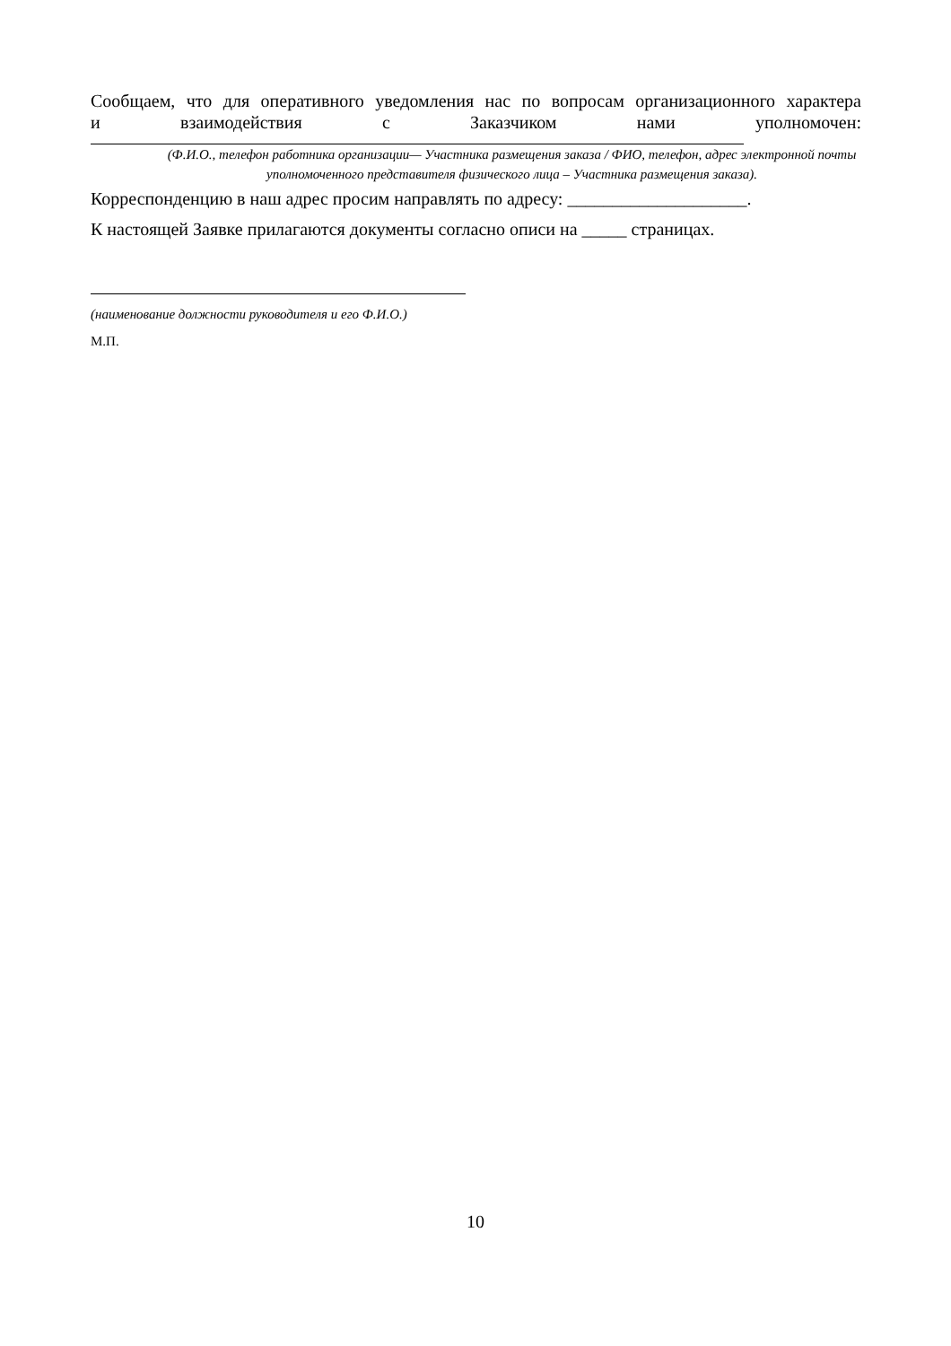Сообщаем, что для оперативного уведомления нас по вопросам организационного характера
и взаимодействия с Заказчиком нами уполномочен:
(Ф.И.О., телефон работника организации— Участника размещения заказа / ФИО, телефон, адрес электронной почты уполномоченного представителя физического лица – Участника размещения заказа).
Корреспонденцию в наш адрес просим направлять по адресу: ____________________.
К настоящей Заявке прилагаются документы согласно описи на _____ страницах.
(наименование должности руководителя и его Ф.И.О.)
М.П.
10